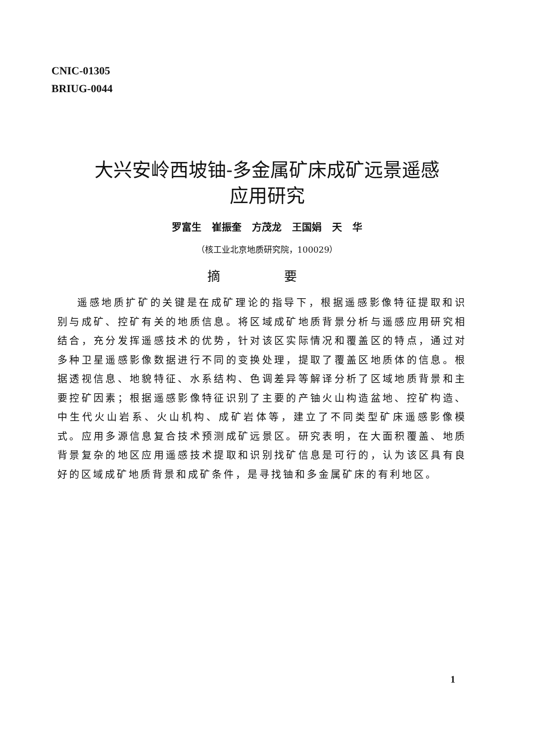CNIC-01305
BRIUG-0044
大兴安岭西坡铀-多金属矿床成矿远景遥感
应用研究
罗富生 崔振奎 方茂龙 王国娟 天 华
（核工业北京地质研究院，100029）
摘 要
遥感地质扩矿的关键是在成矿理论的指导下，根据遥感影像特征提取和识别与成矿、控矿有关的地质信息。将区域成矿地质背景分析与遥感应用研究相结合，充分发挥遥感技术的优势，针对该区实际情况和覆盖区的特点，通过对多种卫星遥感影像数据进行不同的变换处理，提取了覆盖区地质体的信息。根据透视信息、地貌特征、水系结构、色调差异等解译分析了区域地质背景和主要控矿因素；根据遥感影像特征识别了主要的产铀火山构造盆地、控矿构造、中生代火山岩系、火山机构、成矿岩体等，建立了不同类型矿床遥感影像模式。应用多源信息复合技术预测成矿远景区。研究表明，在大面积覆盖、地质背景复杂的地区应用遥感技术提取和识别找矿信息是可行的，认为该区具有良好的区域成矿地质背景和成矿条件，是寻找铀和多金属矿床的有利地区。
1